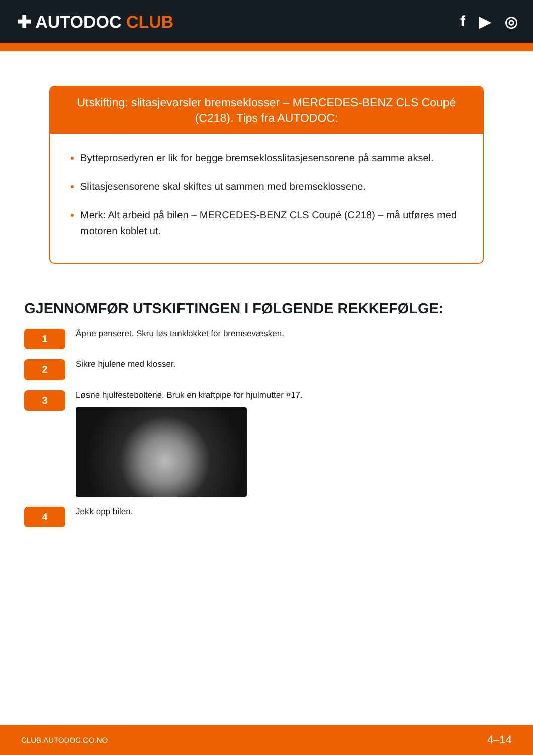✚ AUTODOC CLUB f ▶ ◎
Utskifting: slitasjevarsler bremseklosser – MERCEDES-BENZ CLS Coupé (C218). Tips fra AUTODOC:
Bytteprosedyren er lik for begge bremseklosslitasjesensorene på samme aksel.
Slitasjesensorene skal skiftes ut sammen med bremseklossene.
Merk: Alt arbeid på bilen – MERCEDES-BENZ CLS Coupé (C218) – må utføres med motoren koblet ut.
GJENNOMFØR UTSKIFTINGEN I FØLGENDE REKKEFØLGE:
1
Åpne panseret. Skru løs tanklokket for bremsevæsken.
2
Sikre hjulene med klosser.
3
Løsne hjulfesteboltene. Bruk en kraftpipe for hjulmutter #17.
4
Jekk opp bilen.
CLUB.AUTODOC.CO.NO 4–14